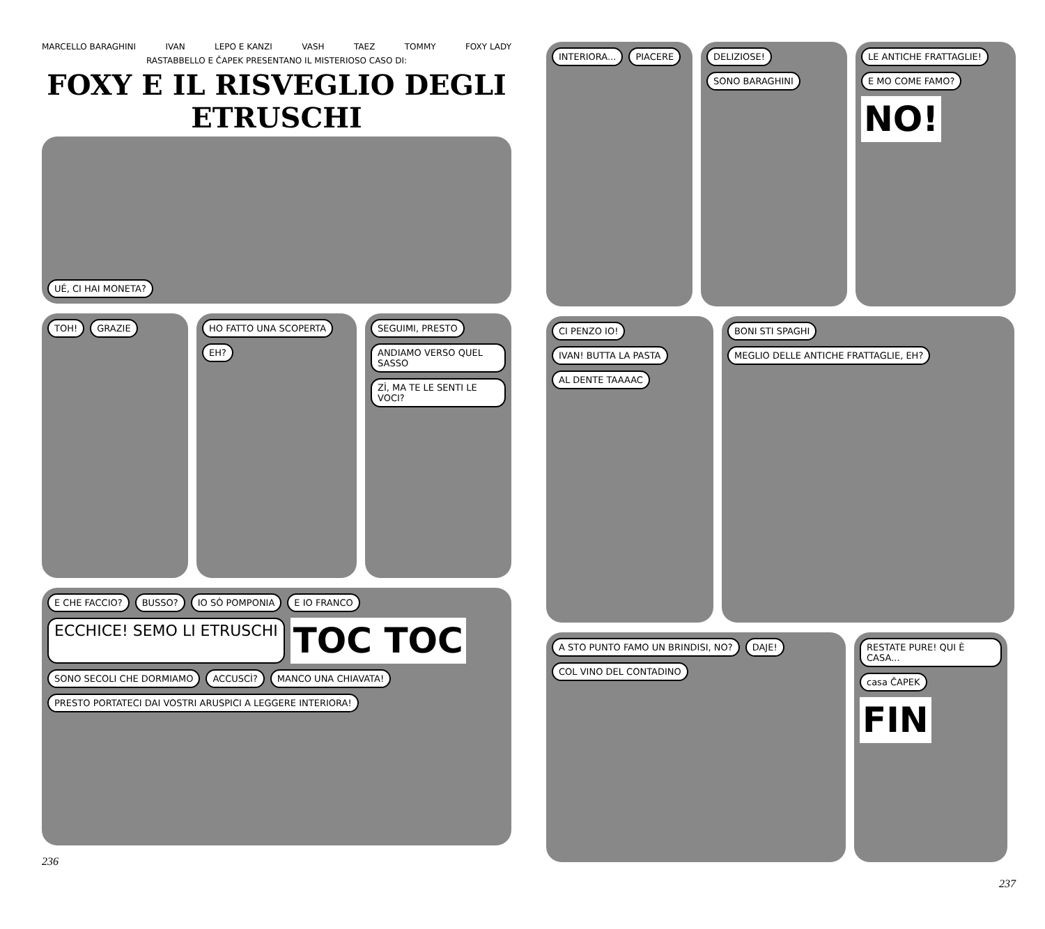MARCELLO BARAGHINI IVAN LEPO E KANZI VASH TAEZ TOMMY FOXY LADY
RASTABBELLO E ČAPEK PRESENTANO IL MISTERIOSO CASO DI:
FOXY E IL RISVEGLIO DEGLI ETRUSCHI
UÉ, CI HAI MONETA?
TOH! GRAZIE HO FATTO UNA SCOPERTA EH?
SEGUIMI, PRESTO ANDIAMO VERSO QUEL SASSO ZÌ, MA TE LE SENTI LE VOCI?
E CHE FACCIO? BUSSO? IO SÒ POMPONIA E IO FRANCO ECCHICE! SEMO LI ETRUSCHI TOC TOC SONO SECOLI CHE DORMIAMO ACCUSCÌ? MANCO UNA CHIAVATA! PRESTO PORTATECI DAI VOSTRI ARUSPICI A LEGGERE INTERIORA!
236
INTERIORA... PIACERE DELIZIOSE! SONO BARAGHINI
LE ANTICHE FRATTAGLIE! E MO COME FAMO? NO!
CI PENZO IO! IVAN! BUTTA LA PASTA AL DENTE TAAAAC
BONI STI SPAGHI MEGLIO DELLE ANTICHE FRATTAGLIE, EH?
A STO PUNTO FAMO UN BRINDISI, NO? DAJE! COL VINO DEL CONTADINO
RESTATE PURE! QUI È CASA... casa ČAPEK FIN
237